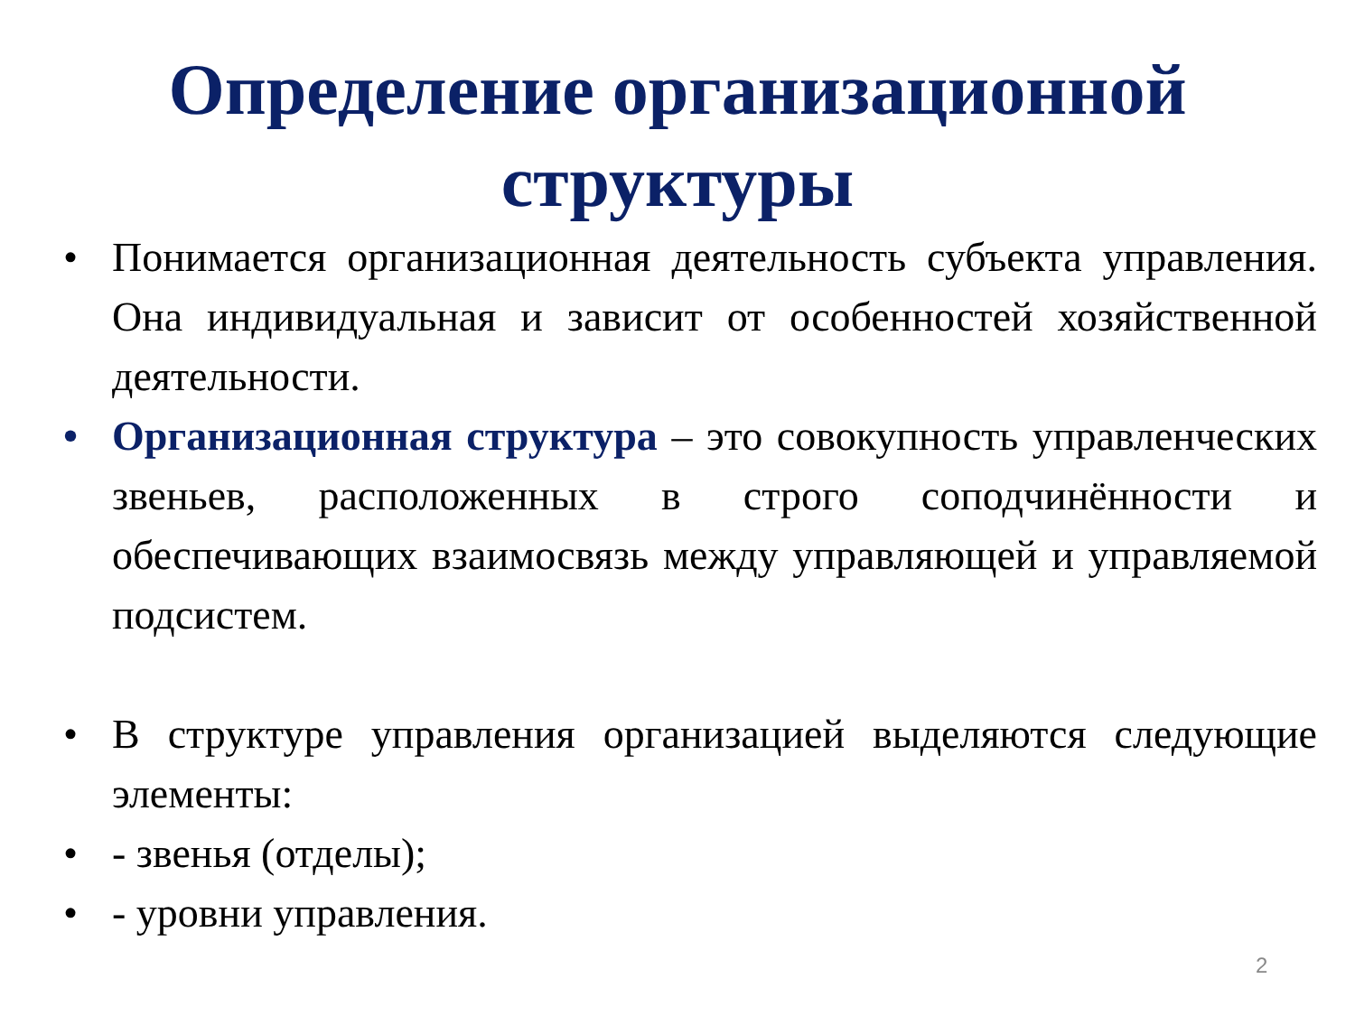Определение организационной структуры
• Понимается организационная деятельность субъекта управления. Она индивидуальная и зависит от особенностей хозяйственной деятельности.
• Организационная структура – это совокупность управленческих звеньев, расположенных в строго соподчинённости и обеспечивающих взаимосвязь между управляющей и управляемой подсистем.
• В структуре управления организацией выделяются следующие элементы:
• - звенья (отделы);
• - уровни управления.
2